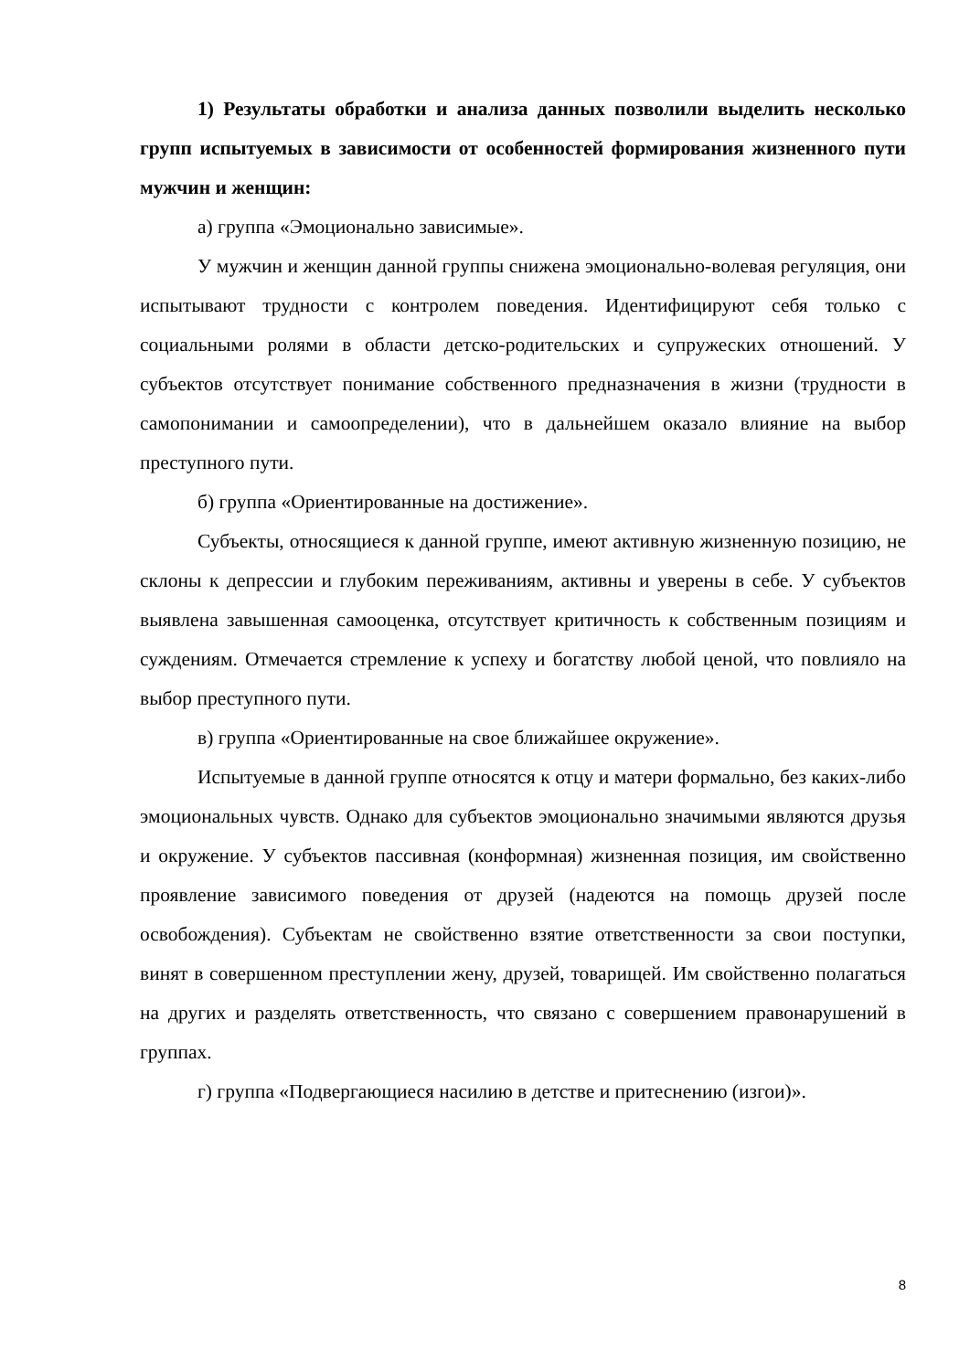1) Результаты обработки и анализа данных позволили выделить несколько групп испытуемых в зависимости от особенностей формирования жизненного пути мужчин и женщин:
а) группа «Эмоционально зависимые».
У мужчин и женщин данной группы снижена эмоционально-волевая регуляция, они испытывают трудности с контролем поведения. Идентифицируют себя только с социальными ролями в области детско-родительских и супружеских отношений. У субъектов отсутствует понимание собственного предназначения в жизни (трудности в самопонимании и самоопределении), что в дальнейшем оказало влияние на выбор преступного пути.
б) группа «Ориентированные на достижение».
Субъекты, относящиеся к данной группе, имеют активную жизненную позицию, не склоны к депрессии и глубоким переживаниям, активны и уверены в себе. У субъектов выявлена завышенная самооценка, отсутствует критичность к собственным позициям и суждениям. Отмечается стремление к успеху и богатству любой ценой, что повлияло на выбор преступного пути.
в) группа «Ориентированные на свое ближайшее окружение».
Испытуемые в данной группе относятся к отцу и матери формально, без каких-либо эмоциональных чувств. Однако для субъектов эмоционально значимыми являются друзья и окружение. У субъектов пассивная (конформная) жизненная позиция, им свойственно проявление зависимого поведения от друзей (надеются на помощь друзей после освобождения). Субъектам не свойственно взятие ответственности за свои поступки, винят в совершенном преступлении жену, друзей, товарищей. Им свойственно полагаться на других и разделять ответственность, что связано с совершением правонарушений в группах.
г) группа «Подвергающиеся насилию в детстве и притеснению (изгои)».
8